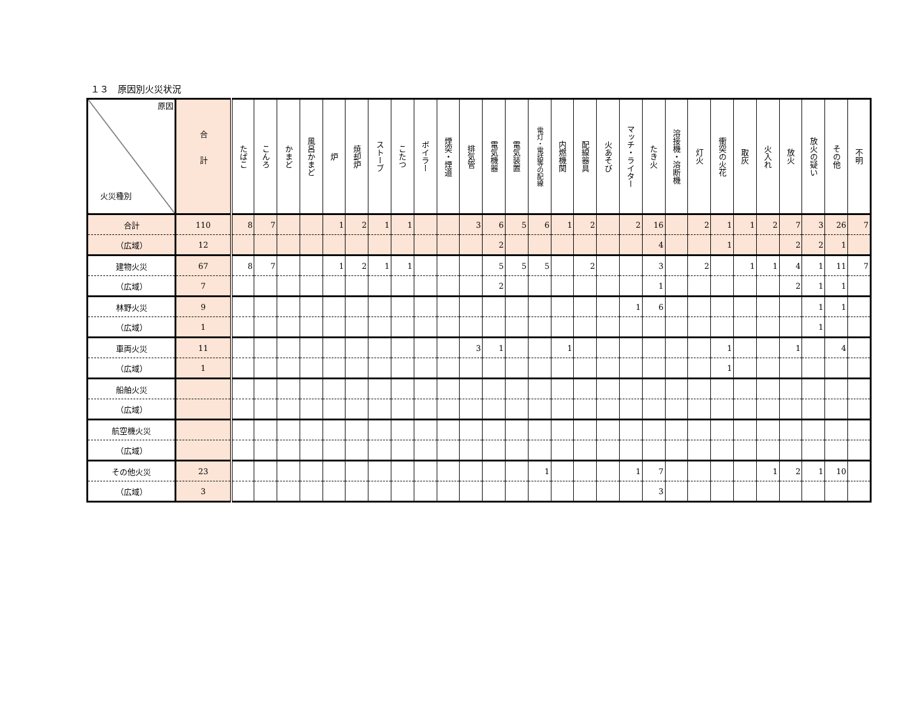１３　原因別火災状況
| 原因 火災種別 | 合計 | たばこ | こんろ | かまど | 風呂かまど | 炉 | 焼却炉 | ストーブ | こたつ | ボイラー | 煙突・煙道 | 排気管 | 電気機器 | 電気装置 | 電灯・電話等の配線 | 内燃機関 | 配線器具 | 火あそび | マッチ・ライター | たき火 | 溶接機・溶断機 | 灯火 | 衝突の火花 | 取灰 | 火入れ | 放火 | 放火の疑い | その他 | 不明 |
| --- | --- | --- | --- | --- | --- | --- | --- | --- | --- | --- | --- | --- | --- | --- | --- | --- | --- | --- | --- | --- | --- | --- | --- | --- | --- | --- | --- | --- | --- |
| 合計 | 110 | 8 | 7 | | | 1 | 2 | 1 | 1 | | | 3 | 6 | 5 | 6 | 1 | 2 | | 2 | 16 | | 2 | 1 | 1 | 2 | 7 | 3 | 26 | 7 |
| （広域） | 12 | | | | | | | | | | | | 2 | | | | | | | 4 | | | 1 | | | 2 | 2 | 1 | |
| 建物火災 | 67 | 8 | 7 | | | 1 | 2 | 1 | 1 | | | | 5 | 5 | 5 | | 2 | | | 3 | | 2 | | 1 | 1 | 4 | 1 | 11 | 7 |
| （広域） | 7 | | | | | | | | | | | | 2 | | | | | | | 1 | | | | | | 2 | 1 | 1 | |
| 林野火災 | 9 | | | | | | | | | | | | | | | | | | 1 | 6 | | | | | | | 1 | 1 | |
| （広域） | 1 | | | | | | | | | | | | | | | | | | | | | | | | | | 1 | | |
| 車両火災 | 11 | | | | | | | | | | | 3 | 1 | | | 1 | | | | | | | 1 | | | 1 | | 4 | |
| （広域） | 1 | | | | | | | | | | | | | | | | | | | | | | 1 | | | | | | |
| 船舶火災 | | | | | | | | | | | | | | | | | | | | | | | | | | | | | |
| （広域） | | | | | | | | | | | | | | | | | | | | | | | | | | | | | |
| 航空機火災 | | | | | | | | | | | | | | | | | | | | | | | | | | | | | |
| （広域） | | | | | | | | | | | | | | | | | | | | | | | | | | | | | |
| その他火災 | 23 | | | | | | | | | | | | | | 1 | | | | 1 | 7 | | | | | 1 | 2 | 1 | 10 | |
| （広域） | 3 | | | | | | | | | | | | | | | | | | | 3 | | | | | | | | | |